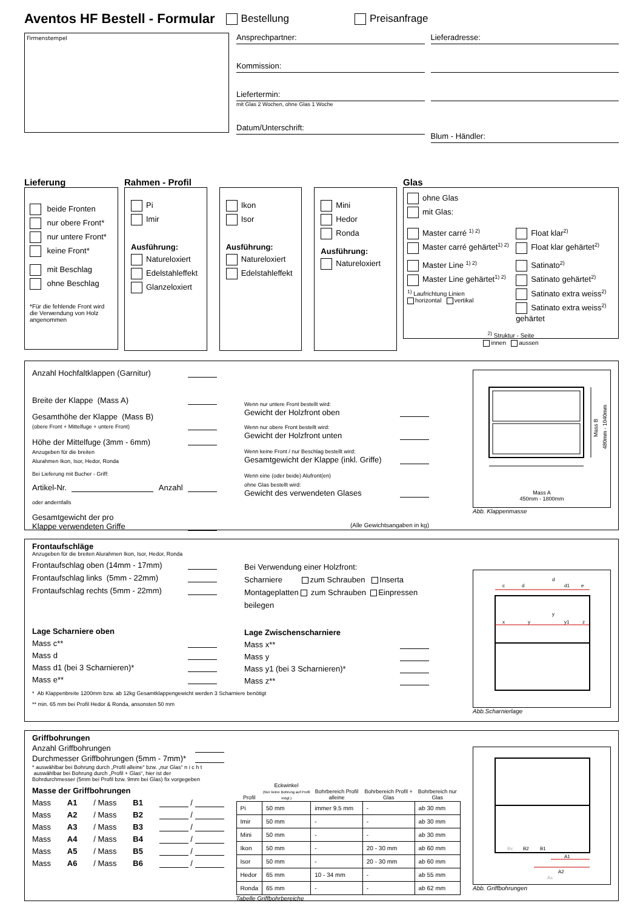Aventos HF Bestell - Formular
Bestellung Preisanfrage
Firmenstempel
Ansprechpartner:
Kommission:
Liefertermin:
mit Glas 2 Wochen, ohne Glas 1 Woche
Datum/Unterschrift:
Lieferadresse:
Blum - Händler:
Lieferung
beide Fronten
nur obere Front*
nur untere Front*
keine Front*
mit Beschlag
ohne Beschlag
*Für die fehlende Front wird die Verwendung von Holz angenommen
Rahmen - Profil
Pi
Imir
Ausführung:
Natureloxiert
Edelstahleffekt
Glanzeloxiert
Ikon
Isor
Ausführung:
Natureloxiert
Edelstahleffekt
Mini
Hedor
Ronda
Ausführung:
Natureloxiert
Glas
ohne Glas
mit Glas:
Master carré <sup>1) 2)</sup>
Master carré gehärtet<sup>1) 2)</sup>
Master Line <sup>1) 2)</sup>
Master Line gehärtet<sup>1) 2)</sup>
<sup>1)</sup> Laufrichtung Linien
horizontal vertikal
Float klar<sup>2)</sup>
Float klar gehärtet<sup>2)</sup>
Satinato<sup>2)</sup>
Satinato gehärtet<sup>2)</sup>
Satinato extra weiss<sup>2)</sup>
Satinato extra weiss<sup>2)</sup> gehärtet
<sup>2)</sup> Struktur - Seite
innen aussen
Anzahl Hochfaltklappen (Garnitur)
Breite der Klappe (Mass A)
Gesamthöhe der Klappe (Mass B)
(obere Front + Mittelfuge + untere Front)
Höhe der Mittelfuge (3mm - 6mm)
Anzugeben für die breiten
Alurahmen Ikon, Isor, Hedor, Ronda
Bei Lieferung mit Bucher - Griff:
Artikel-Nr. Anzahl
oder andernfalls
Gesamtgewicht der pro
Klappe verwendeten Griffe
Wenn nur untere Front bestellt wird:
Gewicht der Holzfront oben
Wenn nur obere Front bestellt wird:
Gewicht der Holzfront unten
Wenn keine Front / nur Beschlag bestellt wird:
Gesamtgewicht der Klappe (inkl. Griffe)
Wenn eine (oder beide) Alufront(en)
ohne Glas bestellt wird:
Gewicht des verwendeten Glases
(Alle Gewichtsangaben in kg)
Mass B
480mm - 1040mm
Mass A
450mm - 1800mm
Abb. Klappenmasse
Frontaufschläge
Anzugeben für die breiten Alurahmen Ikon, Isor, Hedor, Ronda
Frontaufschlag oben (14mm - 17mm)
Frontaufschlag links (5mm - 22mm)
Frontaufschlag rechts (5mm - 22mm)
Lage Scharniere oben
Mass c**
Mass d
Mass d1 (bei 3 Scharnieren)*
Mass e**
* Ab Klappenbreite 1200mm bzw. ab 12kg Gesamtklappengewicht werden 3 Scharniere benötigt
** min. 65 mm bei Profil Hedor & Ronda, ansonsten 50 mm
Bei Verwendung einer Holzfront:
Scharniere zum Schrauben Inserta
Montageplatten zum Schrauben Einpressen
beilegen
Lage Zwischenscharniere
Mass x**
Mass y
Mass y1 (bei 3 Scharnieren)*
Mass z**
c
d
d
d1
e
y
x
y
y1
z
Abb.Scharnierlage
Griffbohrungen
Anzahl Griffbohrungen
Durchmesser Griffbohrungen (5mm - 7mm)*
* auswählbar bei Bohrung durch „Profil alleine“ bzw. „nur Glas“ n i c h t auswählbar bei Bohrung durch „Profil + Glas“, hier ist der Bohrdurchmesser (5mm bei Profil bzw. 9mm bei Glas) fix vorgegeben
Masse der Griffbohrungen
Mass A1 / Mass B1 /
Mass A2 / Mass B2 /
Mass A3 / Mass B3 /
Mass A4 / Mass B4 /
Mass A5 / Mass B5 /
Mass A6 / Mass B6 /
| Profil | Eckwinkel (hier keine Bohrung auf Profil mögl.) | Bohrbereich Profil alleine | Bohrbereich Profil + Glas | Bohrbereich nur Glas |
| --- | --- | --- | --- | --- |
| Pi | 50 mm | immer 9.5 mm | - | ab 30 mm |
| Imir | 50 mm | - | - | ab 30 mm |
| Mini | 50 mm | - | - | ab 30 mm |
| Ikon | 50 mm | - | 20 - 30 mm | ab 60 mm |
| Isor | 50 mm | - | 20 - 30 mm | ab 60 mm |
| Hedor | 65 mm | 10 - 34 mm | - | ab 55 mm |
| Ronda | 65 mm | - | - | ab 62 mm |
Tabelle Griffbohrbereiche
Bx
B2
B1
A1
A2
Ax
Abb. Griffbohrungen